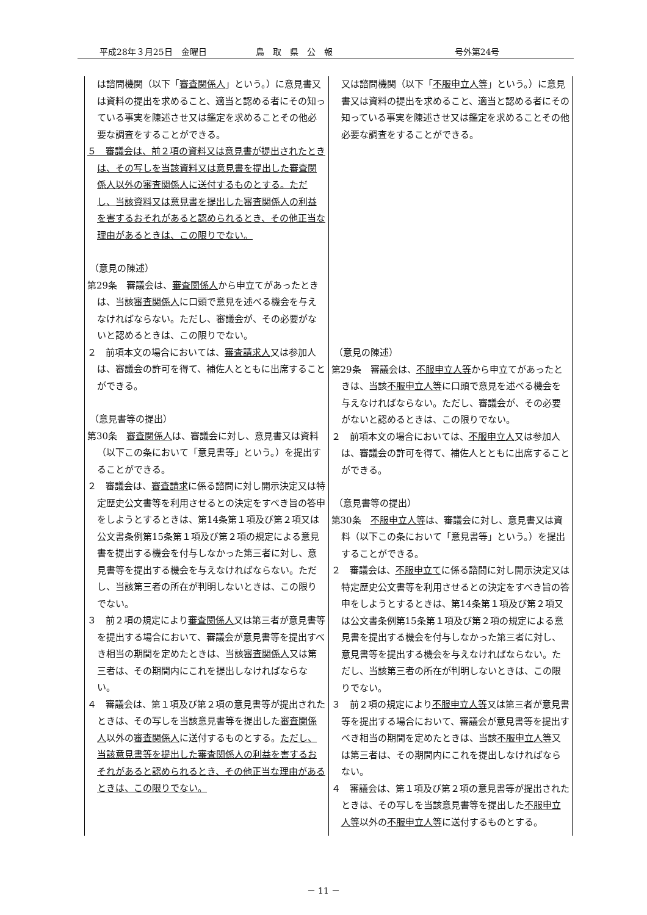平成28年３月25日　金曜日 鳥　取　県　公　報 号外第24号
| は諮問機関（以下「 審査関係人 」という。）に意見書又は資料の提出を求めること、適当と認める者にその知っている事実を陳述させ又は鑑定を求めることその他必要な調査をすることができる。 ５ 審議会は、前２項の資料又は意見書が提出されたときは、その写しを当該資料又は意見書を提出した審査関係人以外の審査関係人に送付するものとする。ただし、当該資料又は意見書を提出した審査関係人の利益を害するおそれがあると認められるとき、その他正当な理由があるときは、この限りでない。 （意見の陳述） 第29条 審議会は、 審査関係人 から申立てがあったときは、当該 審査関係人 に口頭で意見を述べる機会を与えなければならない。ただし、審議会が、その必要がないと認めるときは、この限りでない。 ２ 前項本文の場合においては、 審査請求人 又は参加人は、審議会の許可を得て、補佐人とともに出席することができる。 （意見書等の提出） 第30条 審査関係人 は、審議会に対し、意見書又は資料（以下この条において「意見書等」という。）を提出することができる。 ２ 審議会は、 審査請求 に係る諮問に対し開示決定又は特定歴史公文書等を利用させるとの決定をすべき旨の答申をしようとするときは、第14条第１項及び第２項又は公文書条例第15条第１項及び第２項の規定による意見書を提出する機会を付与しなかった第三者に対し、意見書等を提出する機会を与えなければならない。ただし、当該第三者の所在が判明しないときは、この限りでない。 ３ 前２項の規定により 審査関係人 又は第三者が意見書等を提出する場合において、審議会が意見書等を提出すべき相当の期間を定めたときは、当該 審査関係人 又は第三者は、その期間内にこれを提出しなければならない。 ４ 審議会は、第１項及び第２項の意見書等が提出されたときは、その写しを当該意見書等を提出した 審査関係人 以外の 審査関係人 に送付するものとする。 ただし、当該意見書等を提出した審査関係人の利益を害するおそれがあると認められるとき、その他正当な理由があるときは、この限りでない。 | 又は諮問機関（以下「 不服申立人等 」という。）に意見書又は資料の提出を求めること、適当と認める者にその知っている事実を陳述させ又は鑑定を求めることその他必要な調査をすることができる。 （意見の陳述） 第29条 審議会は、 不服申立人等 から申立てがあったときは、当該 不服申立人等 に口頭で意見を述べる機会を与えなければならない。ただし、審議会が、その必要がないと認めるときは、この限りでない。 ２ 前項本文の場合においては、 不服申立人 又は参加人は、審議会の許可を得て、補佐人とともに出席することができる。 （意見書等の提出） 第30条 不服申立人等 は、審議会に対し、意見書又は資料（以下この条において「意見書等」という。）を提出することができる。 ２ 審議会は、 不服申立て に係る諮問に対し開示決定又は特定歴史公文書等を利用させるとの決定をすべき旨の答申をしようとするときは、第14条第１項及び第２項又は公文書条例第15条第１項及び第２項の規定による意見書を提出する機会を付与しなかった第三者に対し、意見書等を提出する機会を与えなければならない。ただし、当該第三者の所在が判明しないときは、この限りでない。 ３ 前２項の規定により 不服申立人等 又は第三者が意見書等を提出する場合において、審議会が意見書等を提出すべき相当の期間を定めたときは、当該 不服申立人等 又は第三者は、その期間内にこれを提出しなければならない。 ４ 審議会は、第１項及び第２項の意見書等が提出されたときは、その写しを当該意見書等を提出した 不服申立人等 以外の 不服申立人等 に送付するものとする。 |
－ 11 －